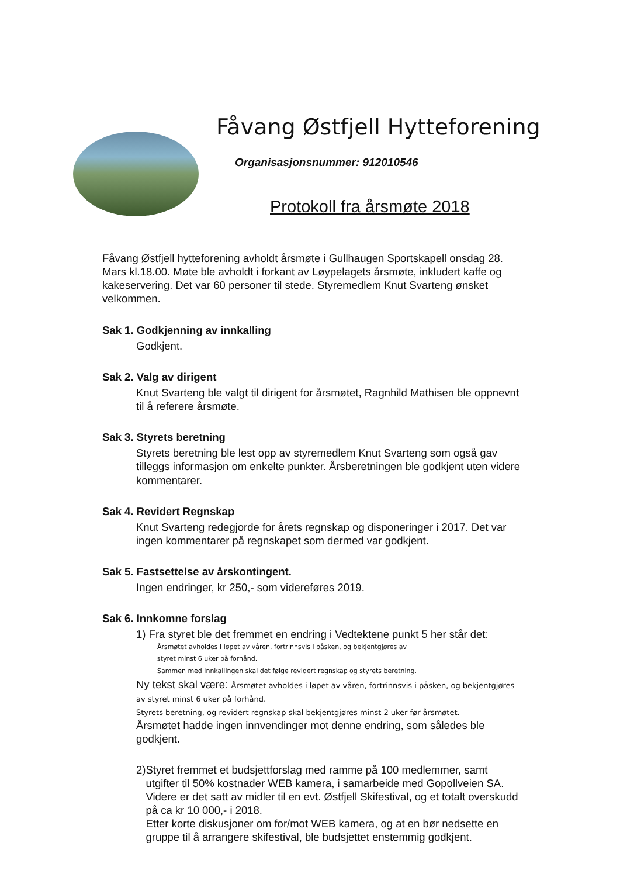Fåvang Østfjell Hytteforening
Organisasjonsnummer: 912010546
Protokoll fra årsmøte 2018
Fåvang Østfjell hytteforening avholdt årsmøte i Gullhaugen Sportskapell onsdag 28. Mars kl.18.00. Møte ble avholdt i forkant av Løypelagets årsmøte, inkludert kaffe og kakeservering. Det var 60 personer til stede. Styremedlem Knut Svarteng ønsket velkommen.
Sak 1. Godkjenning av innkalling
Godkjent.
Sak 2. Valg av dirigent
Knut Svarteng ble valgt til dirigent for årsmøtet, Ragnhild Mathisen ble oppnevnt til å referere årsmøte.
Sak 3. Styrets beretning
Styrets beretning ble lest opp av styremedlem Knut Svarteng som også gav tilleggs informasjon om enkelte punkter. Årsberetningen ble godkjent uten videre kommentarer.
Sak 4. Revidert Regnskap
Knut Svarteng redegjorde for årets regnskap og disponeringer i 2017. Det var ingen kommentarer på regnskapet som dermed var godkjent.
Sak 5. Fastsettelse av årskontingent.
Ingen endringer, kr 250,- som videreføres 2019.
Sak 6. Innkomne forslag
1) Fra styret ble det fremmet en endring i Vedtektene punkt 5 her står det:
Årsmøtet avholdes i løpet av våren, fortrinnsvis i påsken, og bekjentgjøres av
styret minst 6 uker på forhånd.
Sammen med innkallingen skal det følge revidert regnskap og styrets beretning.
Ny tekst skal være: Årsmøtet avholdes i løpet av våren, fortrinnsvis i påsken, og bekjentgjøres av styret minst 6 uker på forhånd.
Styrets beretning, og revidert regnskap skal bekjentgjøres minst 2 uker før årsmøtet.
Årsmøtet hadde ingen innvendinger mot denne endring, som således ble godkjent.
2) Styret fremmet et budsjettforslag med ramme på 100 medlemmer, samt utgifter til 50% kostnader WEB kamera, i samarbeide med Gopollveien SA. Videre er det satt av midler til en evt. Østfjell Skifestival, og et totalt overskudd på ca kr 10 000,- i 2018.
Etter korte diskusjoner om for/mot WEB kamera, og at en bør nedsette en gruppe til å arrangere skifestival, ble budsjettet enstemmig godkjent.